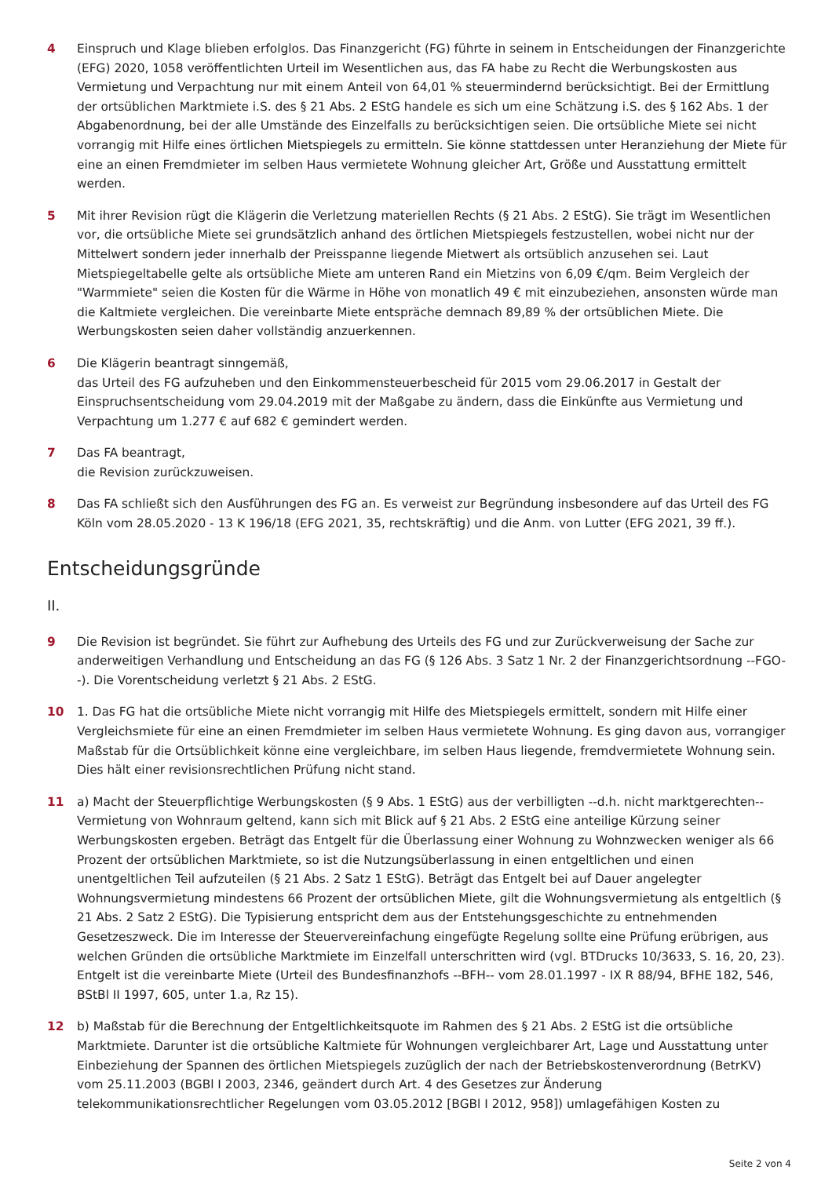4 Einspruch und Klage blieben erfolglos. Das Finanzgericht (FG) führte in seinem in Entscheidungen der Finanzgerichte (EFG) 2020, 1058 veröffentlichten Urteil im Wesentlichen aus, das FA habe zu Recht die Werbungskosten aus Vermietung und Verpachtung nur mit einem Anteil von 64,01 % steuermindernd berücksichtigt. Bei der Ermittlung der ortsüblichen Marktmiete i.S. des § 21 Abs. 2 EStG handele es sich um eine Schätzung i.S. des § 162 Abs. 1 der Abgabenordnung, bei der alle Umstände des Einzelfalls zu berücksichtigen seien. Die ortsübliche Miete sei nicht vorrangig mit Hilfe eines örtlichen Mietspiegels zu ermitteln. Sie könne stattdessen unter Heranziehung der Miete für eine an einen Fremdmieter im selben Haus vermietete Wohnung gleicher Art, Größe und Ausstattung ermittelt werden.
5 Mit ihrer Revision rügt die Klägerin die Verletzung materiellen Rechts (§ 21 Abs. 2 EStG). Sie trägt im Wesentlichen vor, die ortsübliche Miete sei grundsätzlich anhand des örtlichen Mietspiegels festzustellen, wobei nicht nur der Mittelwert sondern jeder innerhalb der Preisspanne liegende Mietwert als ortsüblich anzusehen sei. Laut Mietspiegeltabelle gelte als ortsübliche Miete am unteren Rand ein Mietzins von 6,09 €/qm. Beim Vergleich der "Warmmiete" seien die Kosten für die Wärme in Höhe von monatlich 49 € mit einzubeziehen, ansonsten würde man die Kaltmiete vergleichen. Die vereinbarte Miete entspräche demnach 89,89 % der ortsüblichen Miete. Die Werbungskosten seien daher vollständig anzuerkennen.
6 Die Klägerin beantragt sinngemäß,
das Urteil des FG aufzuheben und den Einkommensteuerbescheid für 2015 vom 29.06.2017 in Gestalt der Einspruchsentscheidung vom 29.04.2019 mit der Maßgabe zu ändern, dass die Einkünfte aus Vermietung und Verpachtung um 1.277 € auf 682 € gemindert werden.
7 Das FA beantragt,
die Revision zurückzuweisen.
8 Das FA schließt sich den Ausführungen des FG an. Es verweist zur Begründung insbesondere auf das Urteil des FG Köln vom 28.05.2020 - 13 K 196/18 (EFG 2021, 35, rechtskräftig) und die Anm. von Lutter (EFG 2021, 39 ff.).
Entscheidungsgründe
II.
9 Die Revision ist begründet. Sie führt zur Aufhebung des Urteils des FG und zur Zurückverweisung der Sache zur anderweitigen Verhandlung und Entscheidung an das FG (§ 126 Abs. 3 Satz 1 Nr. 2 der Finanzgerichtsordnung --FGO--). Die Vorentscheidung verletzt § 21 Abs. 2 EStG.
10 1. Das FG hat die ortsübliche Miete nicht vorrangig mit Hilfe des Mietspiegels ermittelt, sondern mit Hilfe einer Vergleichsmiete für eine an einen Fremdmieter im selben Haus vermietete Wohnung. Es ging davon aus, vorrangiger Maßstab für die Ortsüblichkeit könne eine vergleichbare, im selben Haus liegende, fremdvermietete Wohnung sein. Dies hält einer revisionsrechtlichen Prüfung nicht stand.
11 a) Macht der Steuerpflichtige Werbungskosten (§ 9 Abs. 1 EStG) aus der verbilligten --d.h. nicht marktgerechten-- Vermietung von Wohnraum geltend, kann sich mit Blick auf § 21 Abs. 2 EStG eine anteilige Kürzung seiner Werbungskosten ergeben. Beträgt das Entgelt für die Überlassung einer Wohnung zu Wohnzwecken weniger als 66 Prozent der ortsüblichen Marktmiete, so ist die Nutzungsüberlassung in einen entgeltlichen und einen unentgeltlichen Teil aufzuteilen (§ 21 Abs. 2 Satz 1 EStG). Beträgt das Entgelt bei auf Dauer angelegter Wohnungsvermietung mindestens 66 Prozent der ortsüblichen Miete, gilt die Wohnungsvermietung als entgeltlich (§ 21 Abs. 2 Satz 2 EStG). Die Typisierung entspricht dem aus der Entstehungsgeschichte zu entnehmenden Gesetzeszweck. Die im Interesse der Steuervereinfachung eingefügte Regelung sollte eine Prüfung erübrigen, aus welchen Gründen die ortsübliche Marktmiete im Einzelfall unterschritten wird (vgl. BTDrucks 10/3633, S. 16, 20, 23). Entgelt ist die vereinbarte Miete (Urteil des Bundesfinanzhofs --BFH-- vom 28.01.1997 - IX R 88/94, BFHE 182, 546, BStBl II 1997, 605, unter 1.a, Rz 15).
12 b) Maßstab für die Berechnung der Entgeltlichkeitsquote im Rahmen des § 21 Abs. 2 EStG ist die ortsübliche Marktmiete. Darunter ist die ortsübliche Kaltmiete für Wohnungen vergleichbarer Art, Lage und Ausstattung unter Einbeziehung der Spannen des örtlichen Mietspiegels zuzüglich der nach der Betriebskostenverordnung (BetrKV) vom 25.11.2003 (BGBl I 2003, 2346, geändert durch Art. 4 des Gesetzes zur Änderung telekommunikationsrechtlicher Regelungen vom 03.05.2012 [BGBl I 2012, 958]) umlagefähigen Kosten zu
Seite 2 von 4